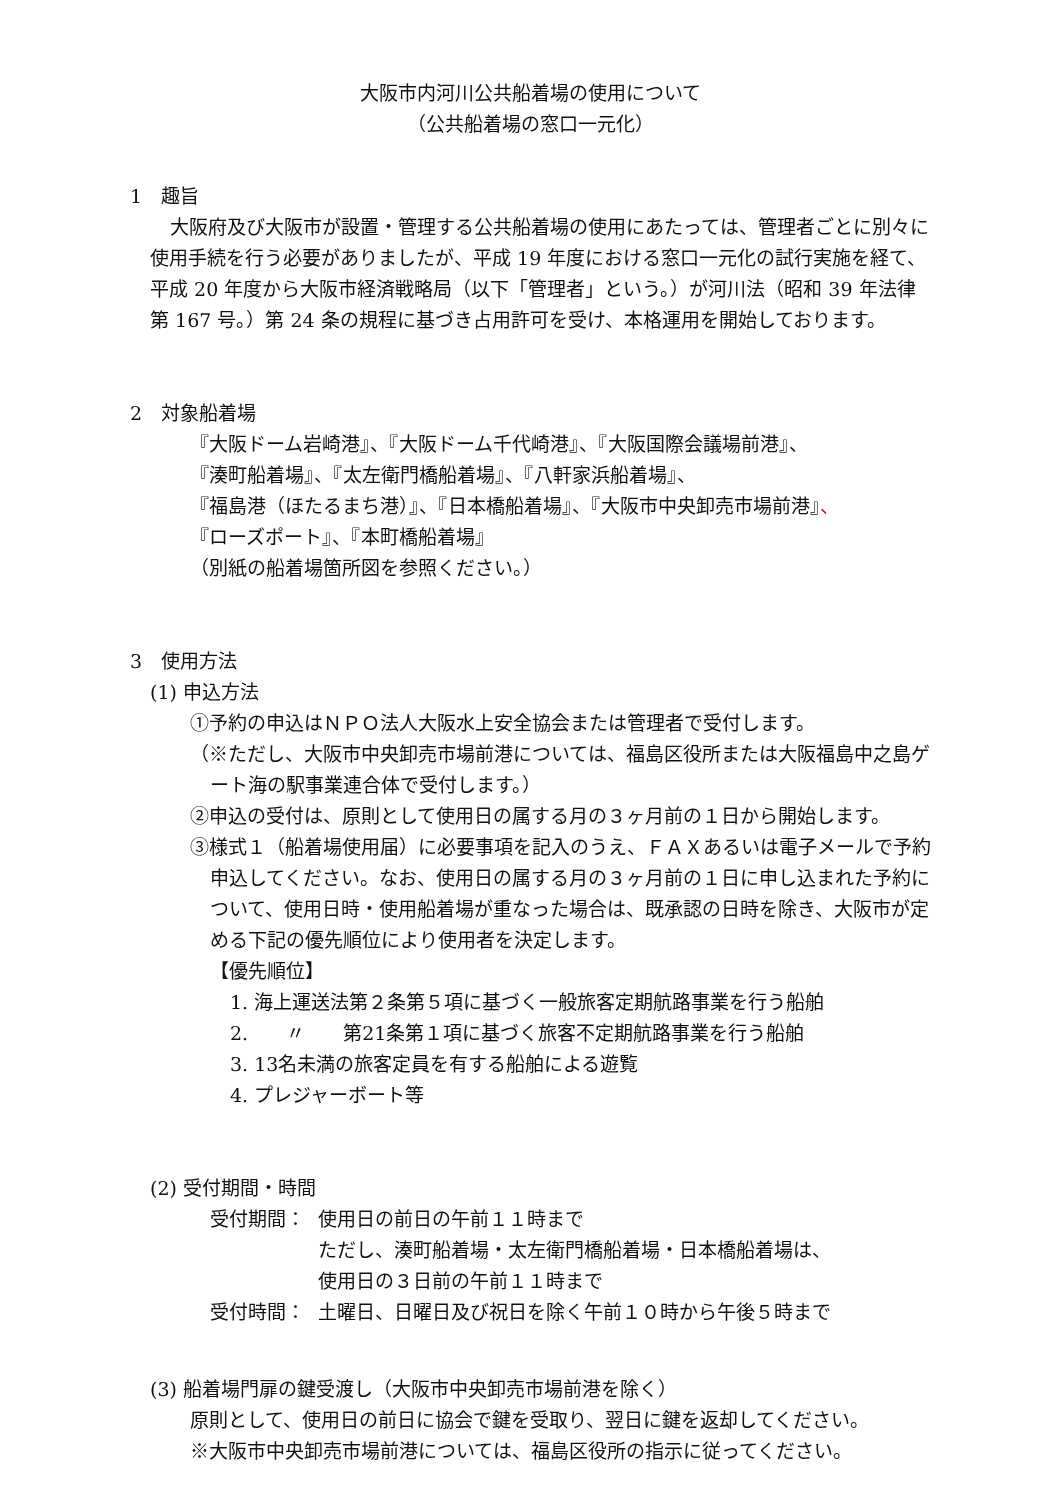大阪市内河川公共船着場の使用について
（公共船着場の窓口一元化）
1　趣旨
大阪府及び大阪市が設置・管理する公共船着場の使用にあたっては、管理者ごとに別々に使用手続を行う必要がありましたが、平成 19 年度における窓口一元化の試行実施を経て、平成 20 年度から大阪市経済戦略局（以下「管理者」という。）が河川法（昭和 39 年法律第 167 号。）第 24 条の規程に基づき占用許可を受け、本格運用を開始しております。
2　対象船着場
『大阪ドーム岩崎港』、『大阪ドーム千代崎港』、『大阪国際会議場前港』、
『湊町船着場』、『太左衛門橋船着場』、『八軒家浜船着場』、
『福島港（ほたるまち港）』、『日本橋船着場』、『大阪市中央卸売市場前港』、
『ローズポート』、『本町橋船着場』
（別紙の船着場箇所図を参照ください。）
3　使用方法
(1) 申込方法
①予約の申込はＮＰＯ法人大阪水上安全協会または管理者で受付します。
（※ただし、大阪市中央卸売市場前港については、福島区役所または大阪福島中之島ゲート海の駅事業連合体で受付します。）
②申込の受付は、原則として使用日の属する月の３ヶ月前の１日から開始します。
③様式１（船着場使用届）に必要事項を記入のうえ、ＦＡＸあるいは電子メールで予約申込してください。なお、使用日の属する月の３ヶ月前の１日に申し込まれた予約について、使用日時・使用船着場が重なった場合は、既承認の日時を除き、大阪市が定める下記の優先順位により使用者を決定します。
【優先順位】
1. 海上運送法第２条第５項に基づく一般旅客定期航路事業を行う船舶
2.　　〃　　第21条第１項に基づく旅客不定期航路事業を行う船舶
3. 13名未満の旅客定員を有する船舶による遊覧
4. プレジャーボート等
(2) 受付期間・時間
受付期間： 使用日の前日の午前１１時まで
ただし、湊町船着場・太左衛門橋船着場・日本橋船着場は、
使用日の３日前の午前１１時まで
受付時間： 土曜日、日曜日及び祝日を除く午前１０時から午後５時まで
(3) 船着場門扉の鍵受渡し（大阪市中央卸売市場前港を除く）
原則として、使用日の前日に協会で鍵を受取り、翌日に鍵を返却してください。
※大阪市中央卸売市場前港については、福島区役所の指示に従ってください。